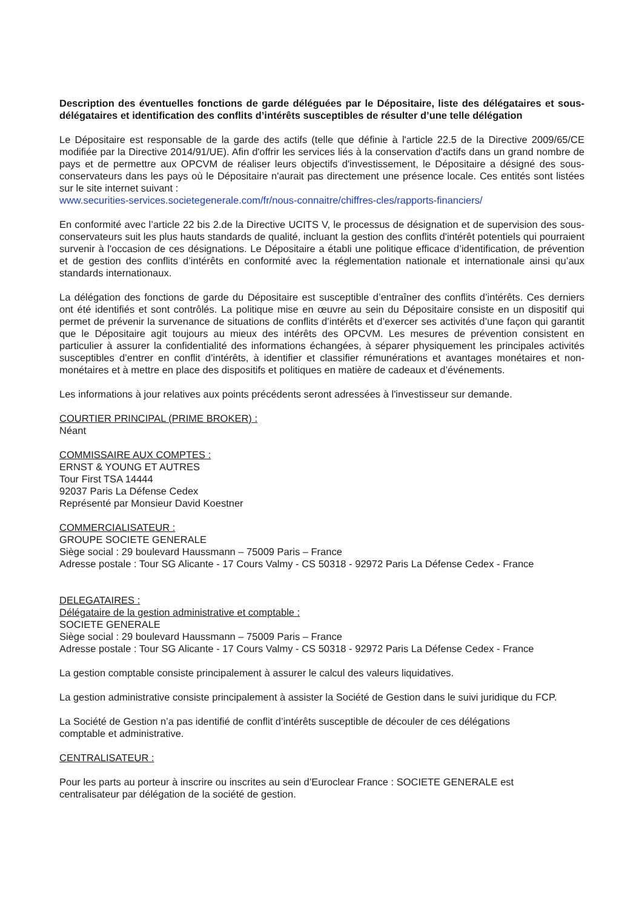Description des éventuelles fonctions de garde déléguées par le Dépositaire, liste des délégataires et sous- délégataires et identification des conflits d’intérêts susceptibles de résulter d’une telle délégation
Le Dépositaire est responsable de la garde des actifs (telle que définie à l'article 22.5 de la Directive 2009/65/CE modifiée par la Directive 2014/91/UE). Afin d'offrir les services liés à la conservation d'actifs dans un grand nombre de pays et de permettre aux OPCVM de réaliser leurs objectifs d'investissement, le Dépositaire a désigné des sous-conservateurs dans les pays où le Dépositaire n'aurait pas directement une présence locale. Ces entités sont listées sur le site internet suivant :
www.securities-services.societegenerale.com/fr/nous-connaitre/chiffres-cles/rapports-financiers/
En conformité avec l’article 22 bis 2.de la Directive UCITS V, le processus de désignation et de supervision des sous-conservateurs suit les plus hauts standards de qualité, incluant la gestion des conflits d'intérêt potentiels qui pourraient survenir à l'occasion de ces désignations. Le Dépositaire a établi une politique efficace d’identification, de prévention et de gestion des conflits d’intérêts en conformité avec la réglementation nationale et internationale ainsi qu’aux standards internationaux.
La délégation des fonctions de garde du Dépositaire est susceptible d’entraîner des conflits d’intérêts. Ces derniers ont été identifiés et sont contrôlés. La politique mise en œuvre au sein du Dépositaire consiste en un dispositif qui permet de prévenir la survenance de situations de conflits d’intérêts et d’exercer ses activités d’une façon qui garantit que le Dépositaire agit toujours au mieux des intérêts des OPCVM. Les mesures de prévention consistent en particulier à assurer la confidentialité des informations échangées, à séparer physiquement les principales activités susceptibles d’entrer en conflit d’intérêts, à identifier et classifier rémunérations et avantages monétaires et non-monétaires et à mettre en place des dispositifs et politiques en matière de cadeaux et d’événements.
Les informations à jour relatives aux points précédents seront adressées à l'investisseur sur demande.
COURTIER PRINCIPAL (PRIME BROKER) :
Néant
COMMISSAIRE AUX COMPTES :
ERNST & YOUNG ET AUTRES
Tour First TSA 14444
92037 Paris La Défense Cedex
Représenté par Monsieur David Koestner
COMMERCIALISATEUR :
GROUPE SOCIETE GENERALE
Siège social : 29 boulevard Haussmann – 75009 Paris – France
Adresse postale : Tour SG Alicante - 17 Cours Valmy - CS 50318 - 92972 Paris La Défense Cedex - France
DELEGATAIRES :
Délégataire de la gestion administrative et comptable :
SOCIETE GENERALE
Siège social : 29 boulevard Haussmann – 75009 Paris – France
Adresse postale : Tour SG Alicante - 17 Cours Valmy - CS 50318 - 92972 Paris La Défense Cedex - France
La gestion comptable consiste principalement à assurer le calcul des valeurs liquidatives.
La gestion administrative consiste principalement à assister la Société de Gestion dans le suivi juridique du FCP.
La Société de Gestion n’a pas identifié de conflit d’intérêts susceptible de découler de ces délégations
comptable et administrative.
CENTRALISATEUR :
Pour les parts au porteur à inscrire ou inscrites au sein d’Euroclear France : SOCIETE GENERALE est
centralisateur par délégation de la société de gestion.